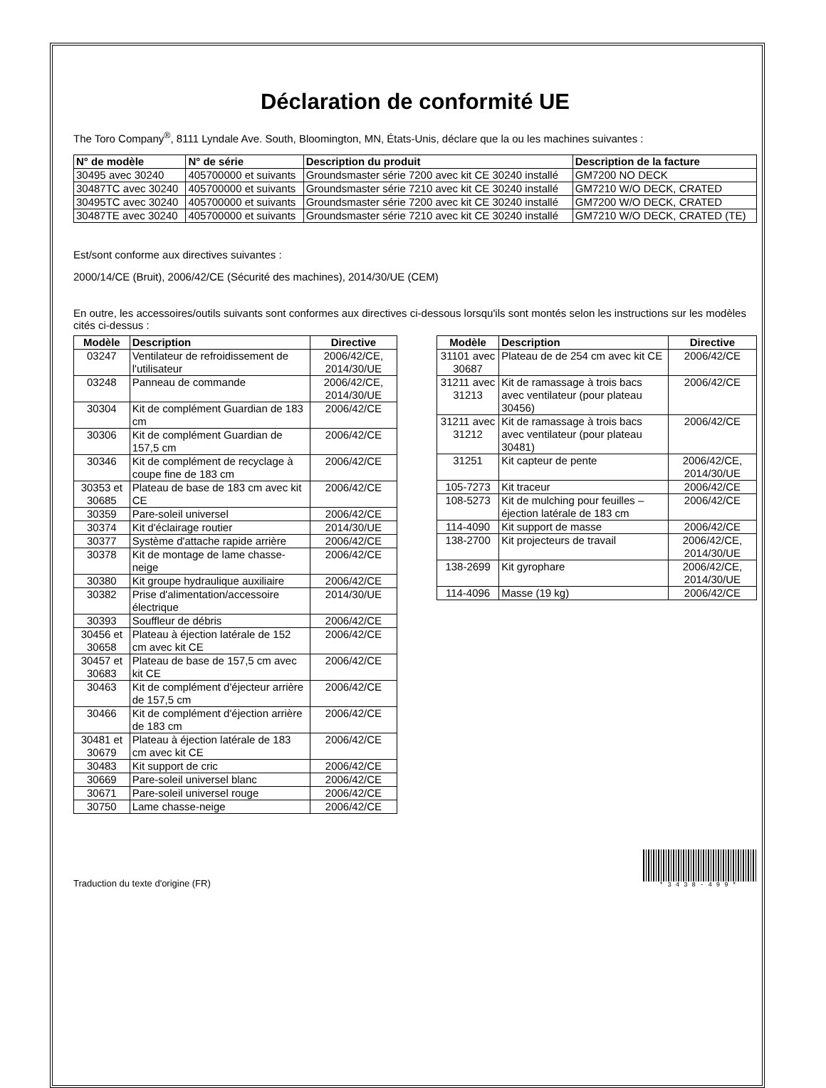Déclaration de conformité UE
The Toro Company<sup>®</sup>, 8111 Lyndale Ave. South, Bloomington, MN, États-Unis, déclare que la ou les machines suivantes :
| N° de modèle | N° de série | Description du produit | Description de la facture |
| --- | --- | --- | --- |
| 30495 avec 30240 | 405700000 et suivants | Groundsmaster série 7200 avec kit CE 30240 installé | GM7200 NO DECK |
| 30487TC avec 30240 | 405700000 et suivants | Groundsmaster série 7210 avec kit CE 30240 installé | GM7210 W/O DECK, CRATED |
| 30495TC avec 30240 | 405700000 et suivants | Groundsmaster série 7200 avec kit CE 30240 installé | GM7200 W/O DECK, CRATED |
| 30487TE avec 30240 | 405700000 et suivants | Groundsmaster série 7210 avec kit CE 30240 installé | GM7210 W/O DECK, CRATED (TE) |
Est/sont conforme aux directives suivantes :
2000/14/CE (Bruit), 2006/42/CE (Sécurité des machines), 2014/30/UE (CEM)
En outre, les accessoires/outils suivants sont conformes aux directives ci-dessous lorsqu'ils sont montés selon les instructions sur les modèles cités ci-dessus :
| Modèle | Description | Directive |
| --- | --- | --- |
| 03247 | Ventilateur de refroidissement de l'utilisateur | 2006/42/CE, 2014/30/UE |
| 03248 | Panneau de commande | 2006/42/CE, 2014/30/UE |
| 30304 | Kit de complément Guardian de 183 cm | 2006/42/CE |
| 30306 | Kit de complément Guardian de 157,5 cm | 2006/42/CE |
| 30346 | Kit de complément de recyclage à coupe fine de 183 cm | 2006/42/CE |
| 30353 et 30685 | Plateau de base de 183 cm avec kit CE | 2006/42/CE |
| 30359 | Pare-soleil universel | 2006/42/CE |
| 30374 | Kit d'éclairage routier | 2014/30/UE |
| 30377 | Système d'attache rapide arrière | 2006/42/CE |
| 30378 | Kit de montage de lame chasse-neige | 2006/42/CE |
| 30380 | Kit groupe hydraulique auxiliaire | 2006/42/CE |
| 30382 | Prise d'alimentation/accessoire électrique | 2014/30/UE |
| 30393 | Souffleur de débris | 2006/42/CE |
| 30456 et 30658 | Plateau à éjection latérale de 152 cm avec kit CE | 2006/42/CE |
| 30457 et 30683 | Plateau de base de 157,5 cm avec kit CE | 2006/42/CE |
| 30463 | Kit de complément d'éjecteur arrière de 157,5 cm | 2006/42/CE |
| 30466 | Kit de complément d'éjection arrière de 183 cm | 2006/42/CE |
| 30481 et 30679 | Plateau à éjection latérale de 183 cm avec kit CE | 2006/42/CE |
| 30483 | Kit support de cric | 2006/42/CE |
| 30669 | Pare-soleil universel blanc | 2006/42/CE |
| 30671 | Pare-soleil universel rouge | 2006/42/CE |
| 30750 | Lame chasse-neige | 2006/42/CE |
| Modèle | Description | Directive |
| --- | --- | --- |
| 31101 avec 30687 | Plateau de de 254 cm avec kit CE | 2006/42/CE |
| 31211 avec 31213 | Kit de ramassage à trois bacs avec ventilateur (pour plateau 30456) | 2006/42/CE |
| 31211 avec 31212 | Kit de ramassage à trois bacs avec ventilateur (pour plateau 30481) | 2006/42/CE |
| 31251 | Kit capteur de pente | 2006/42/CE, 2014/30/UE |
| 105-7273 | Kit traceur | 2006/42/CE |
| 108-5273 | Kit de mulching pour feuilles – éjection latérale de 183 cm | 2006/42/CE |
| 114-4090 | Kit support de masse | 2006/42/CE |
| 138-2700 | Kit projecteurs de travail | 2006/42/CE, 2014/30/UE |
| 138-2699 | Kit gyrophare | 2006/42/CE, 2014/30/UE |
| 114-4096 | Masse (19 kg) | 2006/42/CE |
Traduction du texte d'origine (FR)
*3438-499*